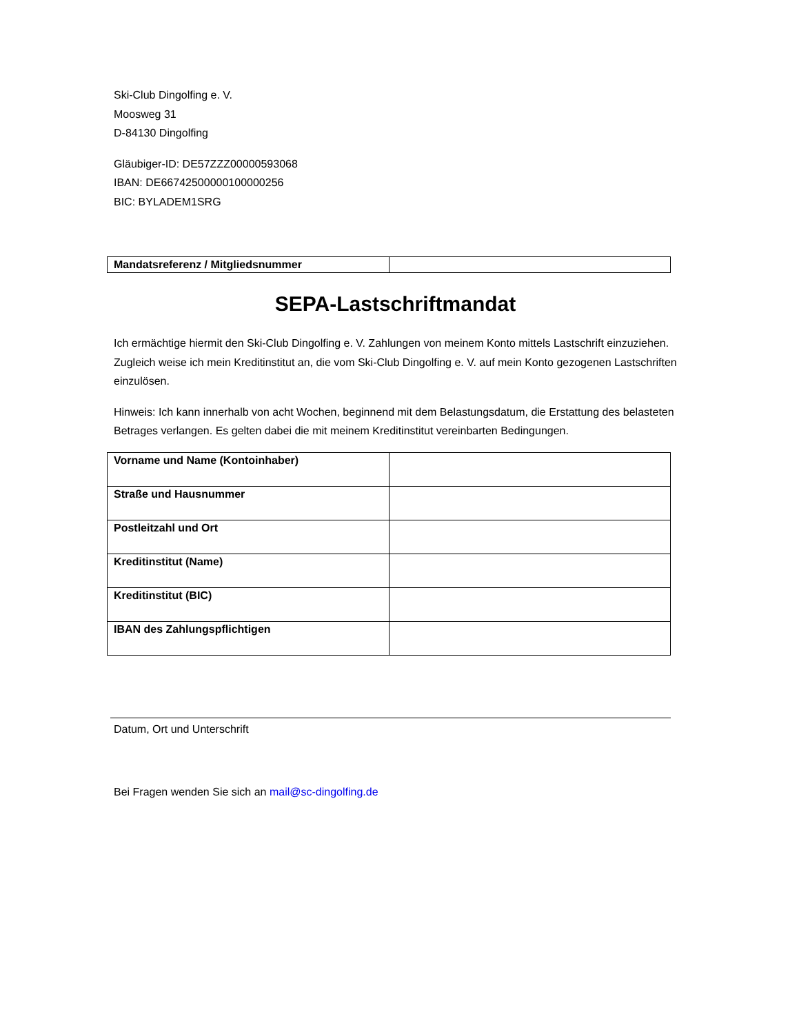Ski-Club Dingolfing e. V.
Moosweg 31
D-84130 Dingolfing
Gläubiger-ID: DE57ZZZ00000593068
IBAN: DE66742500000100000256
BIC: BYLADEM1SRG
| Mandatsreferenz / Mitgliedsnummer | |
SEPA-Lastschriftmandat
Ich ermächtige hiermit den Ski-Club Dingolfing e. V. Zahlungen von meinem Konto mittels Lastschrift einzuziehen. Zugleich weise ich mein Kreditinstitut an, die vom Ski-Club Dingolfing e. V. auf mein Konto gezogenen Lastschriften einzulösen.
Hinweis: Ich kann innerhalb von acht Wochen, beginnend mit dem Belastungsdatum, die Erstattung des belasteten Betrages verlangen. Es gelten dabei die mit meinem Kreditinstitut vereinbarten Bedingungen.
| Vorname und Name (Kontoinhaber) | |
| Straße und Hausnummer | |
| Postleitzahl und Ort | |
| Kreditinstitut (Name) | |
| Kreditinstitut (BIC) | |
| IBAN des Zahlungspflichtigen | |
Datum, Ort und Unterschrift
Bei Fragen wenden Sie sich an mail@sc-dingolfing.de